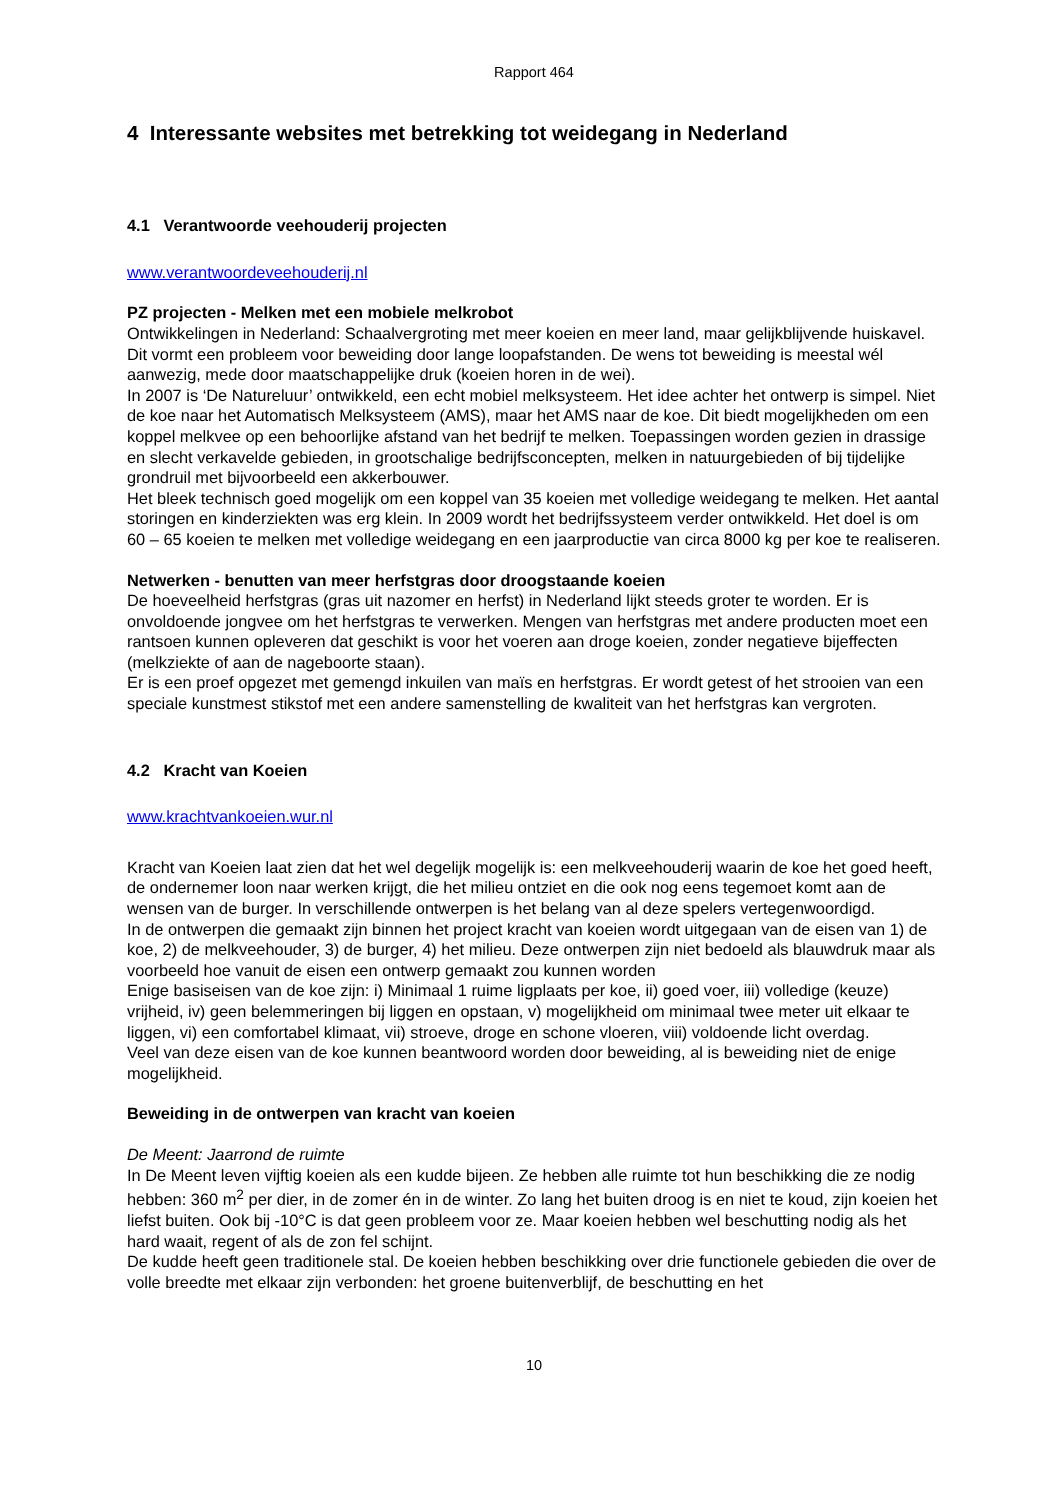Rapport 464
4 Interessante websites met betrekking tot weidegang in Nederland
4.1 Verantwoorde veehouderij projecten
www.verantwoordeveehouderij.nl
PZ projecten - Melken met een mobiele melkrobot
Ontwikkelingen in Nederland: Schaalvergroting met meer koeien en meer land, maar gelijkblijvende huiskavel. Dit vormt een probleem voor beweiding door lange loopafstanden. De wens tot beweiding is meestal wél aanwezig, mede door maatschappelijke druk (koeien horen in de wei).
In 2007 is ‘De Natureluur’ ontwikkeld, een echt mobiel melksysteem. Het idee achter het ontwerp is simpel. Niet de koe naar het Automatisch Melksysteem (AMS), maar het AMS naar de koe. Dit biedt mogelijkheden om een koppel melkvee op een behoorlijke afstand van het bedrijf te melken. Toepassingen worden gezien in drassige en slecht verkavelde gebieden, in grootschalige bedrijfsconcepten, melken in natuurgebieden of bij tijdelijke grondruil met bijvoorbeeld een akkerbouwer.
Het bleek technisch goed mogelijk om een koppel van 35 koeien met volledige weidegang te melken. Het aantal storingen en kinderziekten was erg klein. In 2009 wordt het bedrijfssysteem verder ontwikkeld. Het doel is om 60 – 65 koeien te melken met volledige weidegang en een jaarproductie van circa 8000 kg per koe te realiseren.
Netwerken - benutten van meer herfstgras door droogstaande koeien
De hoeveelheid herfstgras (gras uit nazomer en herfst) in Nederland lijkt steeds groter te worden. Er is onvoldoende jongvee om het herfstgras te verwerken. Mengen van herfstgras met andere producten moet een rantsoen kunnen opleveren dat geschikt is voor het voeren aan droge koeien, zonder negatieve bijeffecten (melkziekte of aan de nageboorte staan).
Er is een proef opgezet met gemengd inkuilen van maïs en herfstgras. Er wordt getest of het strooien van een speciale kunstmest stikstof met een andere samenstelling de kwaliteit van het herfstgras kan vergroten.
4.2 Kracht van Koeien
www.krachtvankoeien.wur.nl
Kracht van Koeien laat zien dat het wel degelijk mogelijk is: een melkveehouderij waarin de koe het goed heeft, de ondernemer loon naar werken krijgt, die het milieu ontziet en die ook nog eens tegemoet komt aan de wensen van de burger. In verschillende ontwerpen is het belang van al deze spelers vertegenwoordigd.
In de ontwerpen die gemaakt zijn binnen het project kracht van koeien wordt uitgegaan van de eisen van 1) de koe, 2) de melkveehouder, 3) de burger, 4) het milieu. Deze ontwerpen zijn niet bedoeld als blauwdruk maar als voorbeeld hoe vanuit de eisen een ontwerp gemaakt zou kunnen worden
Enige basiseisen van de koe zijn: i) Minimaal 1 ruime ligplaats per koe, ii) goed voer, iii) volledige (keuze) vrijheid, iv) geen belemmeringen bij liggen en opstaan, v) mogelijkheid om minimaal twee meter uit elkaar te liggen, vi) een comfortabel klimaat, vii) stroeve, droge en schone vloeren, viii) voldoende licht overdag.
Veel van deze eisen van de koe kunnen beantwoord worden door beweiding, al is beweiding niet de enige mogelijkheid.
Beweiding in de ontwerpen van kracht van koeien
De Meent: Jaarrond de ruimte
In De Meent leven vijftig koeien als een kudde bijeen. Ze hebben alle ruimte tot hun beschikking die ze nodig hebben: 360 m<sup>2</sup> per dier, in de zomer én in de winter. Zo lang het buiten droog is en niet te koud, zijn koeien het liefst buiten. Ook bij -10°C is dat geen probleem voor ze. Maar koeien hebben wel beschutting nodig als het hard waait, regent of als de zon fel schijnt.
De kudde heeft geen traditionele stal. De koeien hebben beschikking over drie functionele gebieden die over de volle breedte met elkaar zijn verbonden: het groene buitenverblijf, de beschutting en het
10